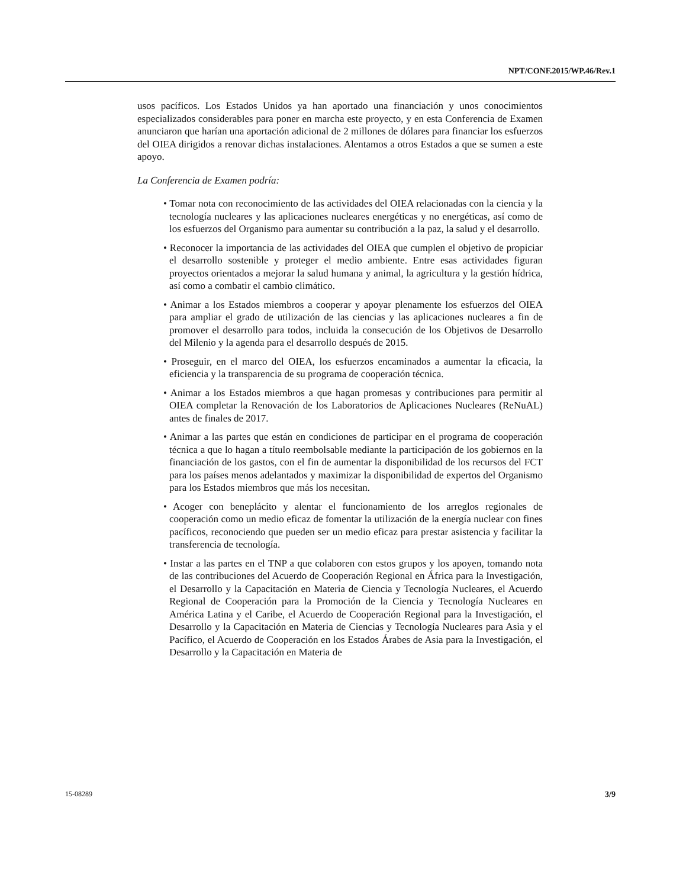NPT/CONF.2015/WP.46/Rev.1
usos pacíficos. Los Estados Unidos ya han aportado una financiación y unos conocimientos especializados considerables para poner en marcha este proyecto, y en esta Conferencia de Examen anunciaron que harían una aportación adicional de 2 millones de dólares para financiar los esfuerzos del OIEA dirigidos a renovar dichas instalaciones. Alentamos a otros Estados a que se sumen a este apoyo.
La Conferencia de Examen podría:
• Tomar nota con reconocimiento de las actividades del OIEA relacionadas con la ciencia y la tecnología nucleares y las aplicaciones nucleares energéticas y no energéticas, así como de los esfuerzos del Organismo para aumentar su contribución a la paz, la salud y el desarrollo.
• Reconocer la importancia de las actividades del OIEA que cumplen el objetivo de propiciar el desarrollo sostenible y proteger el medio ambiente. Entre esas actividades figuran proyectos orientados a mejorar la salud humana y animal, la agricultura y la gestión hídrica, así como a combatir el cambio climático.
• Animar a los Estados miembros a cooperar y apoyar plenamente los esfuerzos del OIEA para ampliar el grado de utilización de las ciencias y las aplicaciones nucleares a fin de promover el desarrollo para todos, incluida la consecución de los Objetivos de Desarrollo del Milenio y la agenda para el desarrollo después de 2015.
• Proseguir, en el marco del OIEA, los esfuerzos encaminados a aumentar la eficacia, la eficiencia y la transparencia de su programa de cooperación técnica.
• Animar a los Estados miembros a que hagan promesas y contribuciones para permitir al OIEA completar la Renovación de los Laboratorios de Aplicaciones Nucleares (ReNuAL) antes de finales de 2017.
• Animar a las partes que están en condiciones de participar en el programa de cooperación técnica a que lo hagan a título reembolsable mediante la participación de los gobiernos en la financiación de los gastos, con el fin de aumentar la disponibilidad de los recursos del FCT para los países menos adelantados y maximizar la disponibilidad de expertos del Organismo para los Estados miembros que más los necesitan.
• Acoger con beneplácito y alentar el funcionamiento de los arreglos regionales de cooperación como un medio eficaz de fomentar la utilización de la energía nuclear con fines pacíficos, reconociendo que pueden ser un medio eficaz para prestar asistencia y facilitar la transferencia de tecnología.
• Instar a las partes en el TNP a que colaboren con estos grupos y los apoyen, tomando nota de las contribuciones del Acuerdo de Cooperación Regional en África para la Investigación, el Desarrollo y la Capacitación en Materia de Ciencia y Tecnología Nucleares, el Acuerdo Regional de Cooperación para la Promoción de la Ciencia y Tecnología Nucleares en América Latina y el Caribe, el Acuerdo de Cooperación Regional para la Investigación, el Desarrollo y la Capacitación en Materia de Ciencias y Tecnología Nucleares para Asia y el Pacífico, el Acuerdo de Cooperación en los Estados Árabes de Asia para la Investigación, el Desarrollo y la Capacitación en Materia de
15-08289 3/9